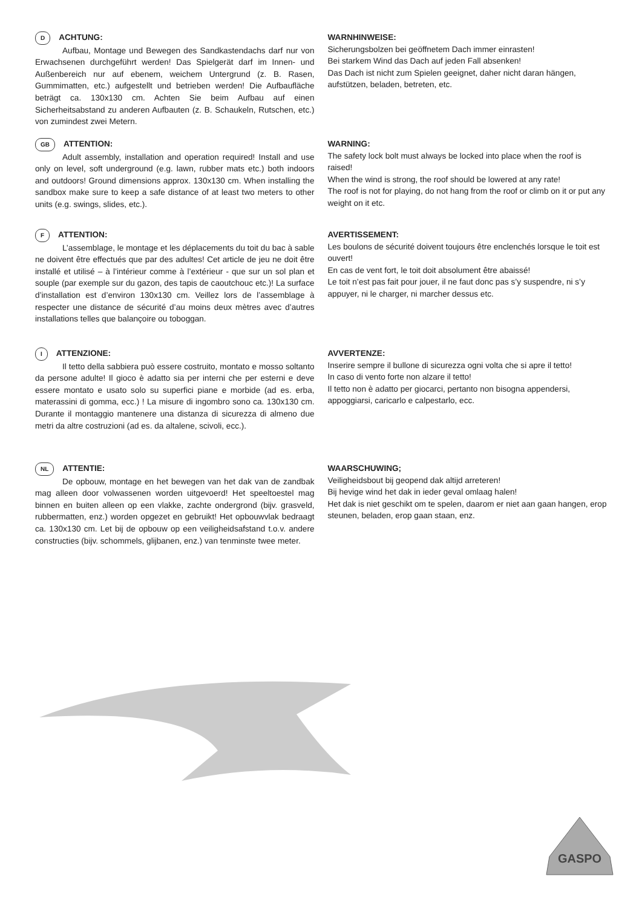D ACHTUNG:
Aufbau, Montage und Bewegen des Sandkastendachs darf nur von Erwachsenen durchgeführt werden! Das Spielgerät darf im Innen- und Außenbereich nur auf ebenem, weichem Untergrund (z. B. Rasen, Gummimatten, etc.) aufgestellt und betrieben werden! Die Aufbaufläche beträgt ca. 130x130 cm. Achten Sie beim Aufbau auf einen Sicherheitsabstand zu anderen Aufbauten (z. B. Schaukeln, Rutschen, etc.) von zumindest zwei Metern.
WARNHINWEISE:
Sicherungsbolzen bei geöffnetem Dach immer einrasten!
Bei starkem Wind das Dach auf jeden Fall absenken!
Das Dach ist nicht zum Spielen geeignet, daher nicht daran hängen, aufstützen, beladen, betreten, etc.
GB ATTENTION:
Adult assembly, installation and operation required! Install and use only on level, soft underground (e.g. lawn, rubber mats etc.) both indoors and outdoors! Ground dimensions approx. 130x130 cm. When installing the sandbox make sure to keep a safe distance of at least two meters to other units (e.g. swings, slides, etc.).
WARNING:
The safety lock bolt must always be locked into place when the roof is raised!
When the wind is strong, the roof should be lowered at any rate!
The roof is not for playing, do not hang from the roof or climb on it or put any weight on it etc.
F ATTENTION:
L’assemblage, le montage et les déplacements du toit du bac à sable ne doivent être effectués que par des adultes! Cet article de jeu ne doit être installé et utilisé – à l’intérieur comme à l’extérieur - que sur un sol plan et souple (par exemple sur du gazon, des tapis de caoutchouc etc.)! La surface d’installation est d’environ 130x130 cm. Veillez lors de l’assemblage à respecter une distance de sécurité d’au moins deux mètres avec d’autres installations telles que balançoire ou toboggan.
AVERTISSEMENT:
Les boulons de sécurité doivent toujours être enclenchés lorsque le toit est ouvert!
En cas de vent fort, le toit doit absolument être abaissé!
Le toit n’est pas fait pour jouer, il ne faut donc pas s’y suspendre, ni s’y appuyer, ni le charger, ni marcher dessus etc.
I ATTENZIONE:
Il tetto della sabbiera può essere costruito, montato e mosso soltanto da persone adulte! Il gioco è adatto sia per interni che per esterni e deve essere montato e usato solo su superfici piane e morbide (ad es. erba, materassini di gomma, ecc.) ! La misure di ingombro sono ca. 130x130 cm. Durante il montaggio mantenere una distanza di sicurezza di almeno due metri da altre costruzioni (ad es. da altalene, scivoli, ecc.).
AVVERTENZE:
Inserire sempre il bullone di sicurezza ogni volta che si apre il tetto!
In caso di vento forte non alzare il tetto!
Il tetto non è adatto per giocarci, pertanto non bisogna appendersi, appoggiarsi, caricarlo e calpestarlo, ecc.
NL ATTENTIE:
De opbouw, montage en het bewegen van het dak van de zandbak mag alleen door volwassenen worden uitgevoerd! Het speeltoestel mag binnen en buiten alleen op een vlakke, zachte ondergrond (bijv. grasveld, rubbermatten, enz.) worden opgezet en gebruikt! Het opbouwvlak bedraagt ca. 130x130 cm. Let bij de opbouw op een veiligheidsafstand t.o.v. andere constructies (bijv. schommels, glijbanen, enz.) van tenminste twee meter.
WAARSCHUWING;
Veiligheidsbout bij geopend dak altijd arreteren!
Bij hevige wind het dak in ieder geval omlaag halen!
Het dak is niet geschikt om te spelen, daarom er niet aan gaan hangen, erop steunen, beladen, erop gaan staan, enz.
GASPO